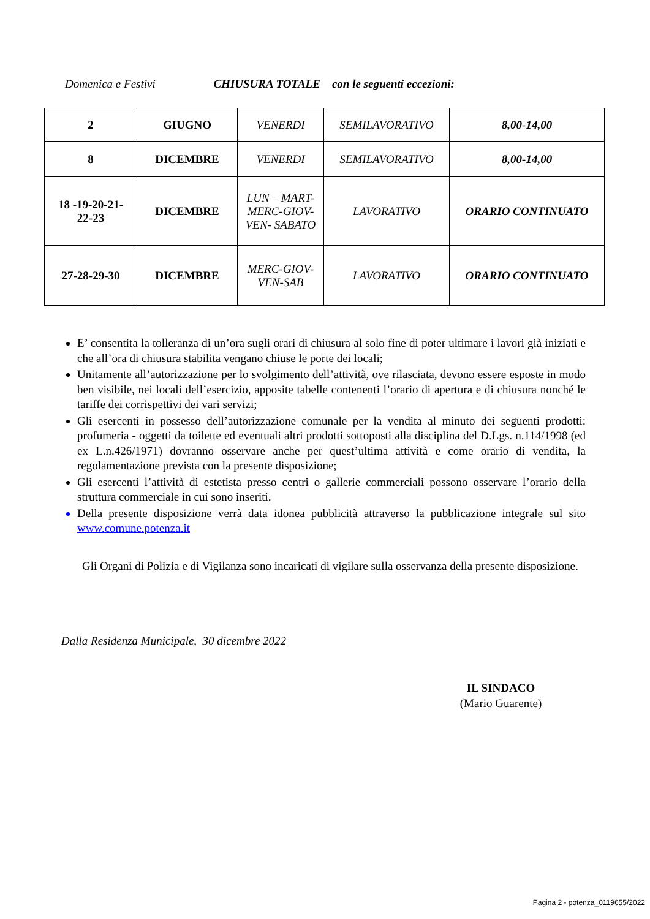Domenica e Festivi CHIUSURA TOTALE con le seguenti eccezioni:
| 2 | GIUGNO | VENERDI | SEMILAVORATIVO | 8,00-14,00 |
| 8 | DICEMBRE | VENERDI | SEMILAVORATIVO | 8,00-14,00 |
| 18 -19-20-21- 22-23 | DICEMBRE | LUN – MART- MERC-GIOV- VEN- SABATO | LAVORATIVO | ORARIO CONTINUATO |
| 27-28-29-30 | DICEMBRE | MERC-GIOV- VEN-SAB | LAVORATIVO | ORARIO CONTINUATO |
E’ consentita la tolleranza di un’ora sugli orari di chiusura al solo fine di poter ultimare i lavori già iniziati e che all’ora di chiusura stabilita vengano chiuse le porte dei locali;
Unitamente all’autorizzazione per lo svolgimento dell’attività, ove rilasciata, devono essere esposte in modo ben visibile, nei locali dell’esercizio, apposite tabelle contenenti l’orario di apertura e di chiusura nonché le tariffe dei corrispettivi dei vari servizi;
Gli esercenti in possesso dell’autorizzazione comunale per la vendita al minuto dei seguenti prodotti: profumeria - oggetti da toilette ed eventuali altri prodotti sottoposti alla disciplina del D.Lgs. n.114/1998 (ed ex L.n.426/1971) dovranno osservare anche per quest’ultima attività e come orario di vendita, la regolamentazione prevista con la presente disposizione;
Gli esercenti l’attività di estetista presso centri o gallerie commerciali possono osservare l’orario della struttura commerciale in cui sono inseriti.
Della presente disposizione verrà data idonea pubblicità attraverso la pubblicazione integrale sul sito www.comune.potenza.it
Gli Organi di Polizia e di Vigilanza sono incaricati di vigilare sulla osservanza della presente disposizione.
Dalla Residenza Municipale, 30 dicembre 2022
IL SINDACO
(Mario Guarente)
Pagina 2 - potenza_0119655/2022